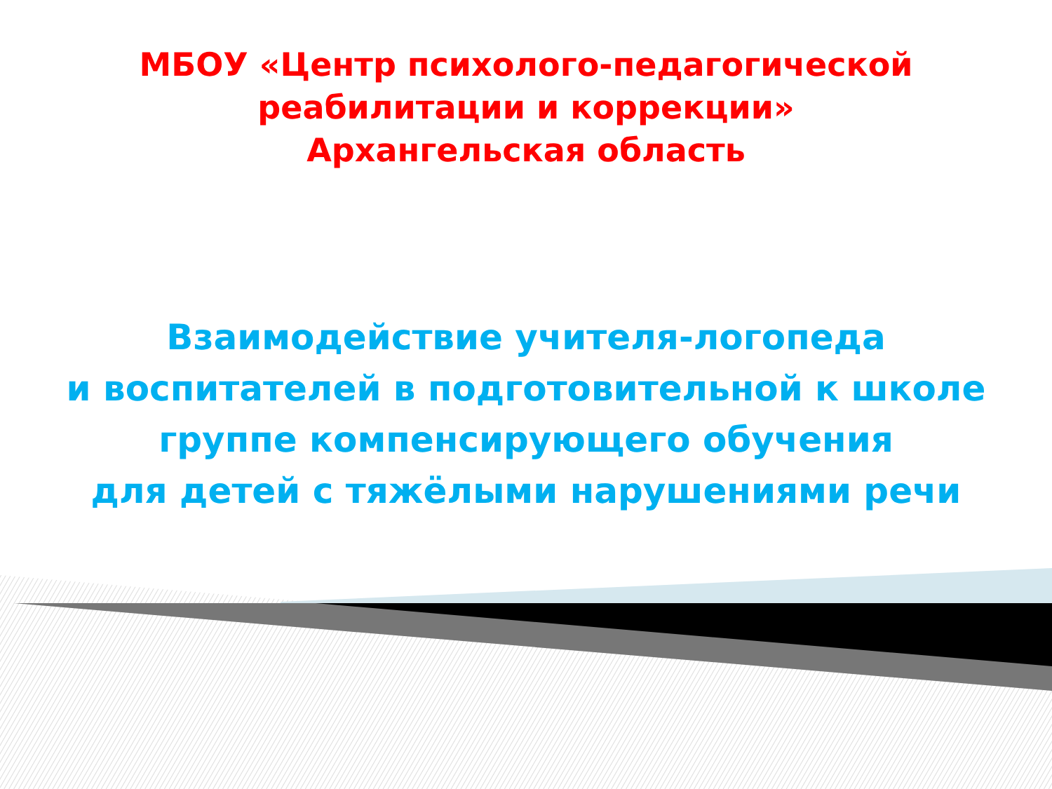МБОУ «Центр психолого-педагогической
реабилитации и коррекции»
Архангельская область
Взаимодействие учителя-логопеда
и воспитателей в подготовительной к школе
группе компенсирующего обучения
для детей с тяжёлыми нарушениями речи